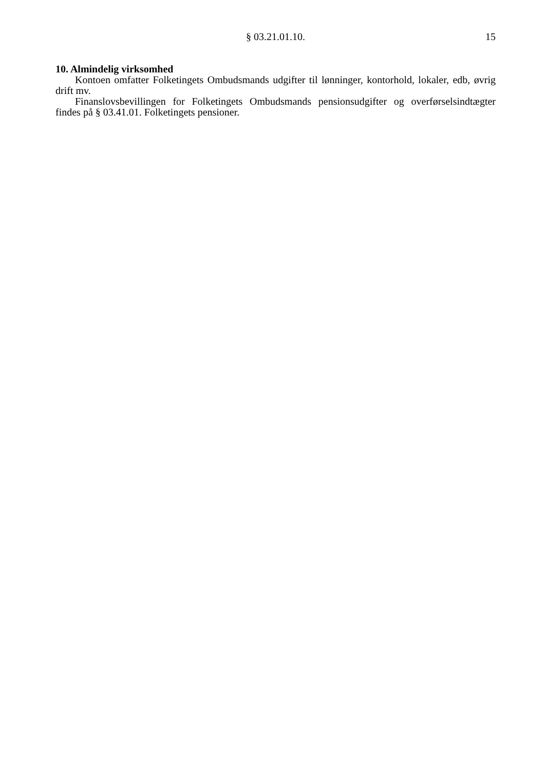§ 03.21.01.10.
15
10. Almindelig virksomhed
Kontoen omfatter Folketingets Ombudsmands udgifter til lønninger, kontorhold, lokaler, edb, øvrig drift mv.
Finanslovsbevillingen for Folketingets Ombudsmands pensionsudgifter og overførselsindtægter findes på § 03.41.01. Folketingets pensioner.